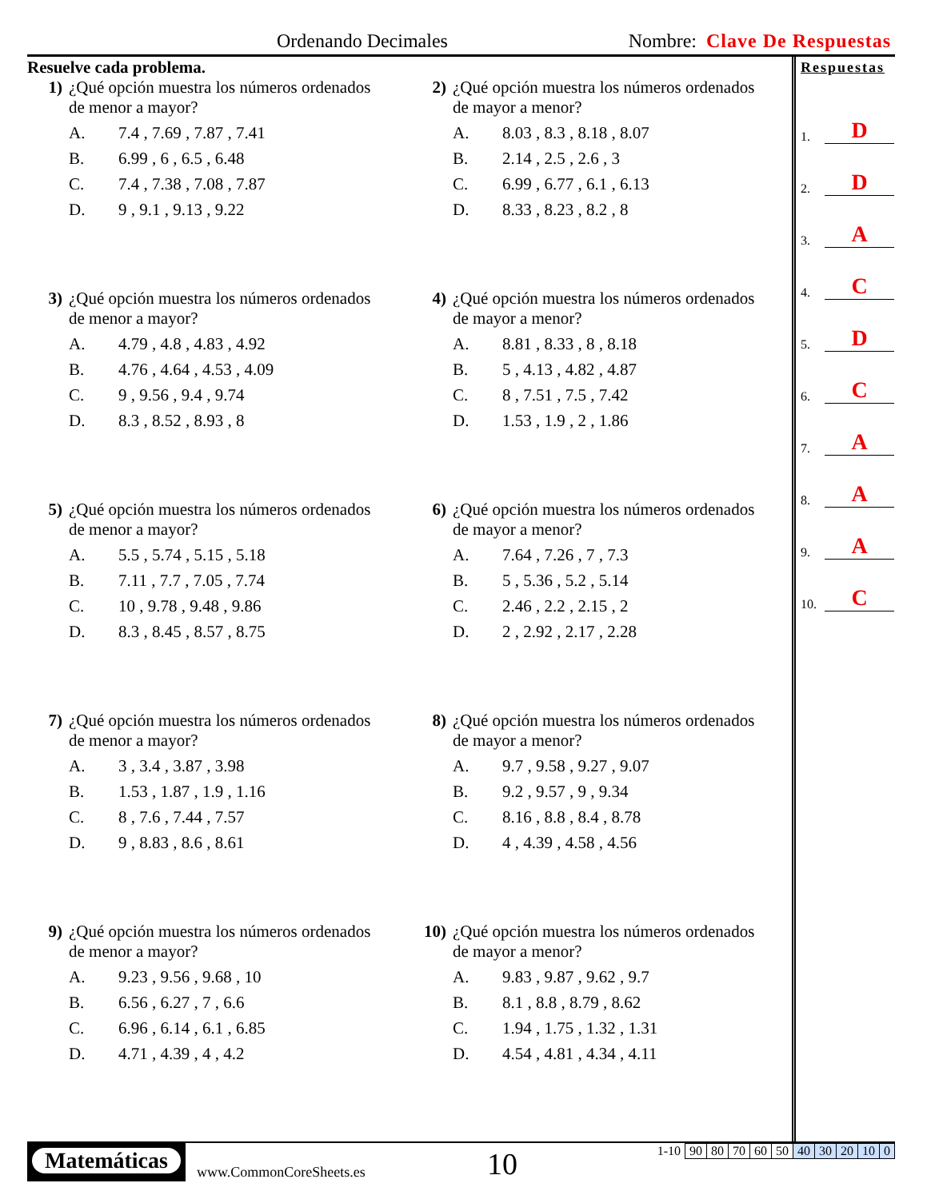Ordenando Decimales Nombre: Clave De Respuestas
Resuelve cada problema.
1) ¿Qué opción muestra los números ordenados
de menor a mayor?
| A. | 7.4 , 7.69 , 7.87 , 7.41 |
| B. | 6.99 , 6 , 6.5 , 6.48 |
| C. | 7.4 , 7.38 , 7.08 , 7.87 |
| D. | 9 , 9.1 , 9.13 , 9.22 |
2) ¿Qué opción muestra los números ordenados
de mayor a menor?
| A. | 8.03 , 8.3 , 8.18 , 8.07 |
| B. | 2.14 , 2.5 , 2.6 , 3 |
| C. | 6.99 , 6.77 , 6.1 , 6.13 |
| D. | 8.33 , 8.23 , 8.2 , 8 |
3) ¿Qué opción muestra los números ordenados
de menor a mayor?
| A. | 4.79 , 4.8 , 4.83 , 4.92 |
| B. | 4.76 , 4.64 , 4.53 , 4.09 |
| C. | 9 , 9.56 , 9.4 , 9.74 |
| D. | 8.3 , 8.52 , 8.93 , 8 |
4) ¿Qué opción muestra los números ordenados
de mayor a menor?
| A. | 8.81 , 8.33 , 8 , 8.18 |
| B. | 5 , 4.13 , 4.82 , 4.87 |
| C. | 8 , 7.51 , 7.5 , 7.42 |
| D. | 1.53 , 1.9 , 2 , 1.86 |
5) ¿Qué opción muestra los números ordenados
de menor a mayor?
| A. | 5.5 , 5.74 , 5.15 , 5.18 |
| B. | 7.11 , 7.7 , 7.05 , 7.74 |
| C. | 10 , 9.78 , 9.48 , 9.86 |
| D. | 8.3 , 8.45 , 8.57 , 8.75 |
6) ¿Qué opción muestra los números ordenados
de mayor a menor?
| A. | 7.64 , 7.26 , 7 , 7.3 |
| B. | 5 , 5.36 , 5.2 , 5.14 |
| C. | 2.46 , 2.2 , 2.15 , 2 |
| D. | 2 , 2.92 , 2.17 , 2.28 |
7) ¿Qué opción muestra los números ordenados
de menor a mayor?
| A. | 3 , 3.4 , 3.87 , 3.98 |
| B. | 1.53 , 1.87 , 1.9 , 1.16 |
| C. | 8 , 7.6 , 7.44 , 7.57 |
| D. | 9 , 8.83 , 8.6 , 8.61 |
8) ¿Qué opción muestra los números ordenados
de mayor a menor?
| A. | 9.7 , 9.58 , 9.27 , 9.07 |
| B. | 9.2 , 9.57 , 9 , 9.34 |
| C. | 8.16 , 8.8 , 8.4 , 8.78 |
| D. | 4 , 4.39 , 4.58 , 4.56 |
9) ¿Qué opción muestra los números ordenados
de menor a mayor?
| A. | 9.23 , 9.56 , 9.68 , 10 |
| B. | 6.56 , 6.27 , 7 , 6.6 |
| C. | 6.96 , 6.14 , 6.1 , 6.85 |
| D. | 4.71 , 4.39 , 4 , 4.2 |
10) ¿Qué opción muestra los números ordenados
de mayor a menor?
| A. | 9.83 , 9.87 , 9.62 , 9.7 |
| B. | 8.1 , 8.8 , 8.79 , 8.62 |
| C. | 1.94 , 1.75 , 1.32 , 1.31 |
| D. | 4.54 , 4.81 , 4.34 , 4.11 |
Respuestas
1. D
2. D
3. A
4. C
5. D
6. C
7. A
8. A
9. A
10. C
Matemáticas
www.CommonCoreSheets.es 10
| 1-10 | 90 | 80 | 70 | 60 | 50 | 40 | 30 | 20 | 10 | 0 |